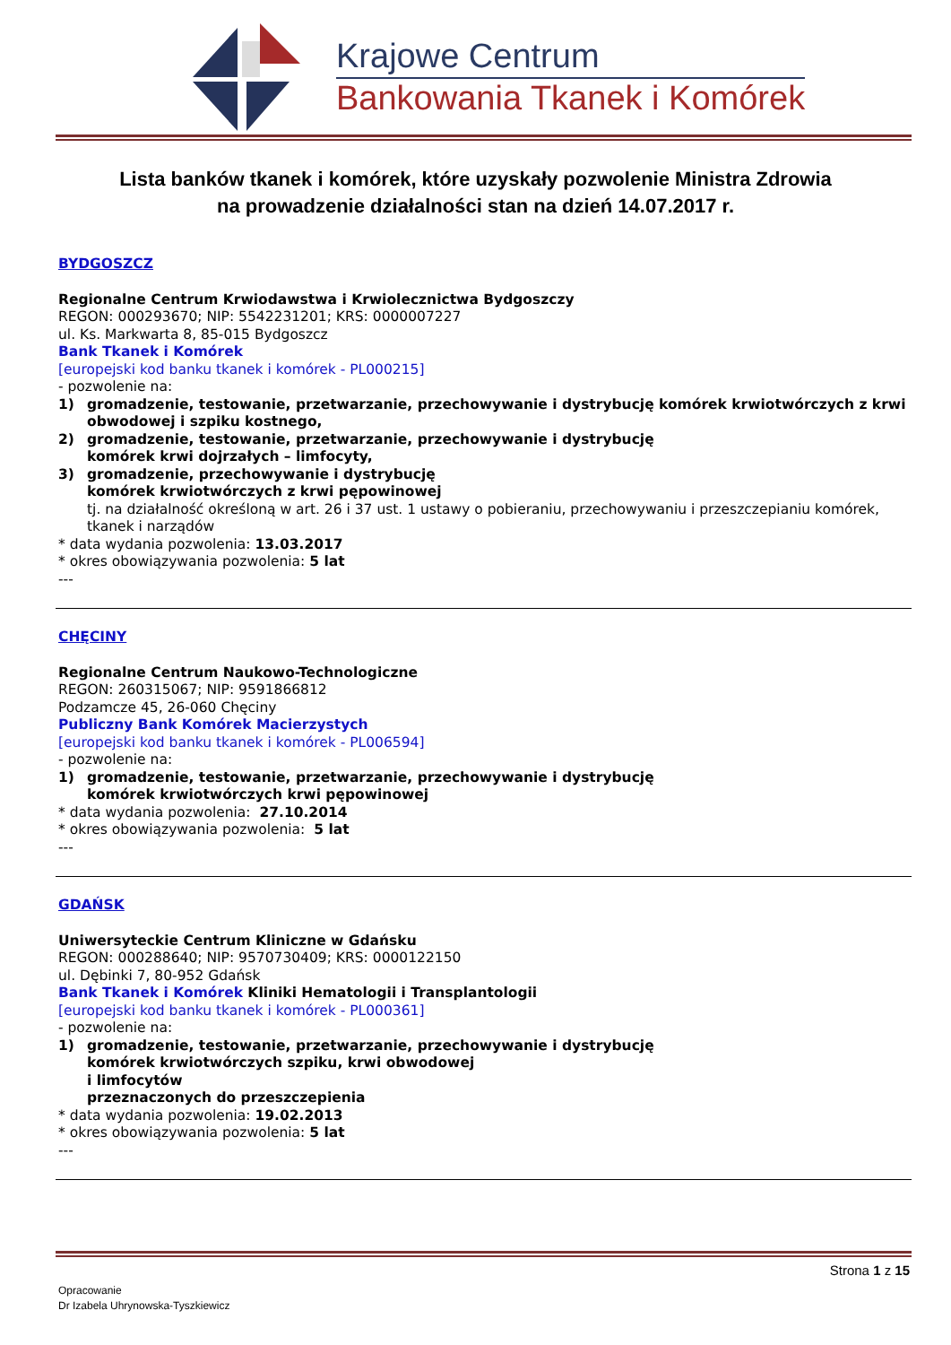Krajowe Centrum
Bankowania Tkanek i Komórek
Lista banków tkanek i komórek, które uzyskały pozwolenie Ministra Zdrowia
na prowadzenie działalności stan na dzień 14.07.2017 r.
BYDGOSZCZ
Regionalne Centrum Krwiodawstwa i Krwiolecznictwa Bydgoszczy
REGON: 000293670; NIP: 5542231201; KRS: 0000007227
ul. Ks. Markwarta 8, 85-015 Bydgoszcz
Bank Tkanek i Komórek
[europejski kod banku tkanek i komórek - PL000215]
- pozwolenie na:
1) gromadzenie, testowanie, przetwarzanie, przechowywanie i dystrybucję komórek krwiotwórczych z krwi obwodowej i szpiku kostnego,
2) gromadzenie, testowanie, przetwarzanie, przechowywanie i dystrybucję
komórek krwi dojrzałych – limfocyty,
3) gromadzenie, przechowywanie i dystrybucję
komórek krwiotwórczych z krwi pępowinowej
tj. na działalność określoną w art. 26 i 37 ust. 1 ustawy o pobieraniu, przechowywaniu i przeszczepianiu komórek, tkanek i narządów
* data wydania pozwolenia: 13.03.2017
* okres obowiązywania pozwolenia: 5 lat
---
CHĘCINY
Regionalne Centrum Naukowo-Technologiczne
REGON: 260315067; NIP: 9591866812
Podzamcze 45, 26-060 Chęciny
Publiczny Bank Komórek Macierzystych
[europejski kod banku tkanek i komórek - PL006594]
- pozwolenie na:
1) gromadzenie, testowanie, przetwarzanie, przechowywanie i dystrybucję
komórek krwiotwórczych krwi pępowinowej
* data wydania pozwolenia: 27.10.2014
* okres obowiązywania pozwolenia: 5 lat
---
GDAŃSK
Uniwersyteckie Centrum Kliniczne w Gdańsku
REGON: 000288640; NIP: 9570730409; KRS: 0000122150
ul. Dębinki 7, 80-952 Gdańsk
Bank Tkanek i Komórek Kliniki Hematologii i Transplantologii
[europejski kod banku tkanek i komórek - PL000361]
- pozwolenie na:
1) gromadzenie, testowanie, przetwarzanie, przechowywanie i dystrybucję
komórek krwiotwórczych szpiku, krwi obwodowej
i limfocytów
przeznaczonych do przeszczepienia
* data wydania pozwolenia: 19.02.2013
* okres obowiązywania pozwolenia: 5 lat
---
Strona 1 z 15
Opracowanie
Dr Izabela Uhrynowska-Tyszkiewicz